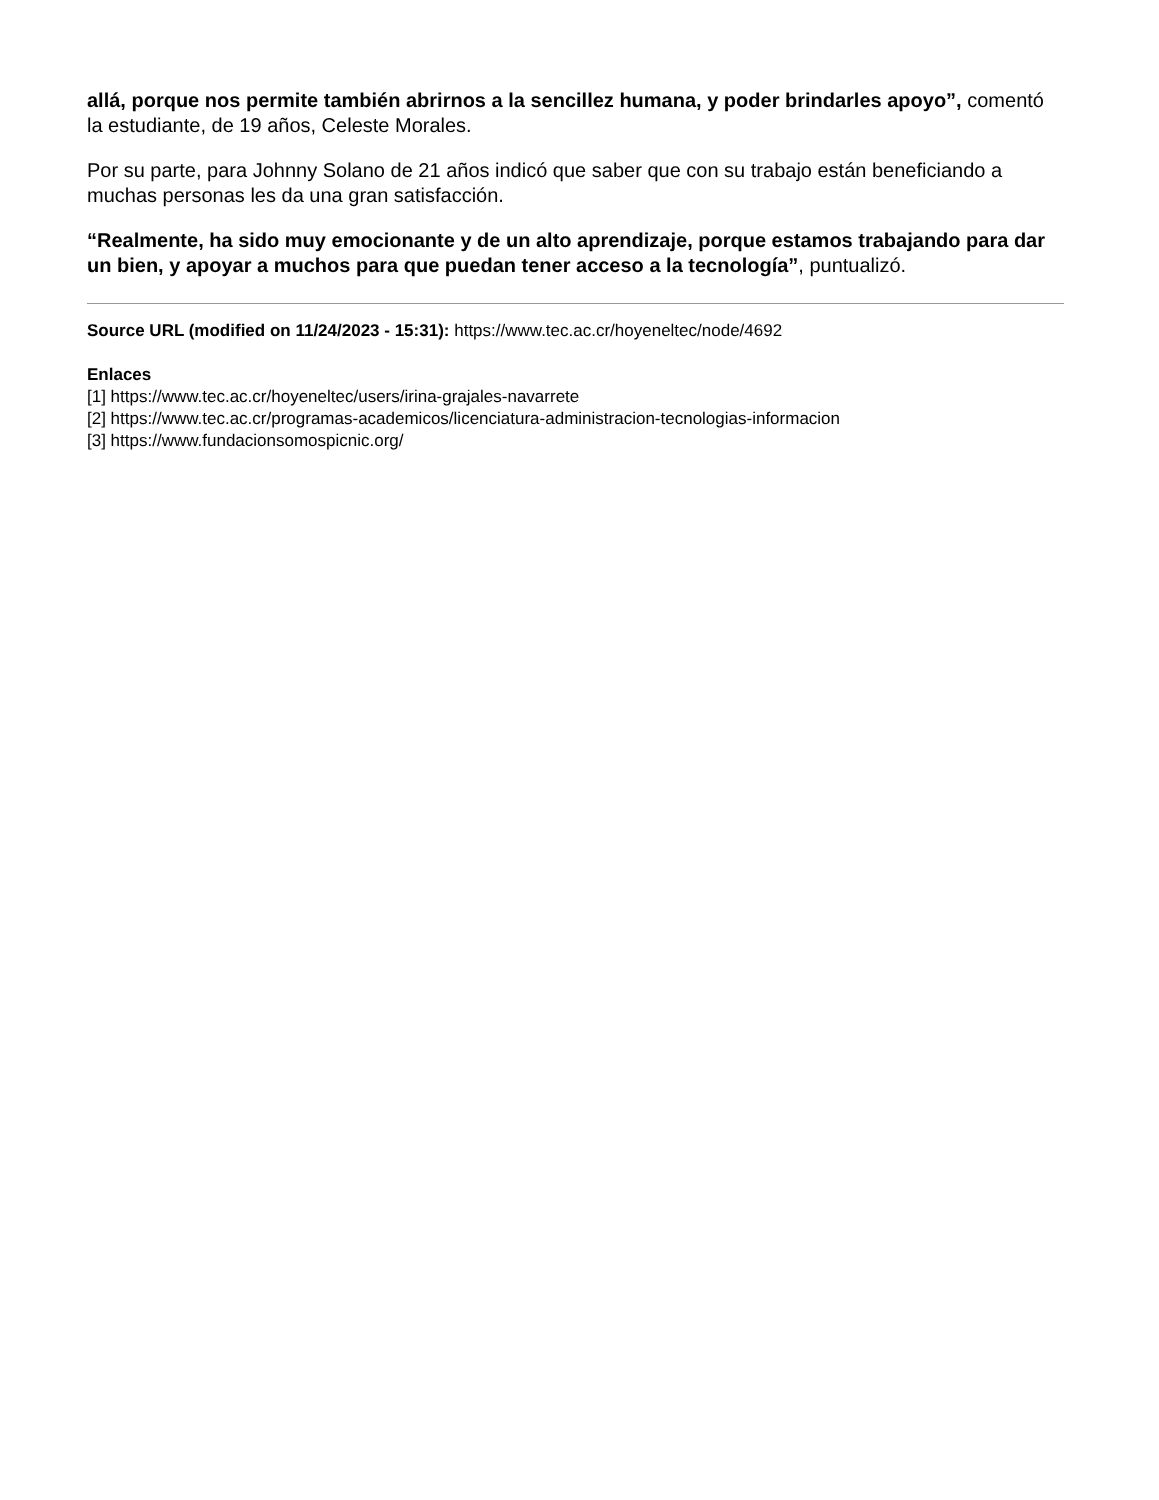allá, porque nos permite también abrirnos a la sencillez humana, y poder brindarles apoyo”, comentó la estudiante, de 19 años, Celeste Morales.
Por su parte, para Johnny Solano de 21 años indicó que saber que con su trabajo están beneficiando a muchas personas les da una gran satisfacción.
“Realmente, ha sido muy emocionante y de un alto aprendizaje, porque estamos trabajando para dar un bien, y apoyar a muchos para que puedan tener acceso a la tecnología”, puntualizó.
Source URL (modified on 11/24/2023 - 15:31): https://www.tec.ac.cr/hoyeneltec/node/4692
Enlaces
[1] https://www.tec.ac.cr/hoyeneltec/users/irina-grajales-navarrete
[2] https://www.tec.ac.cr/programas-academicos/licenciatura-administracion-tecnologias-informacion
[3] https://www.fundacionsomospicnic.org/